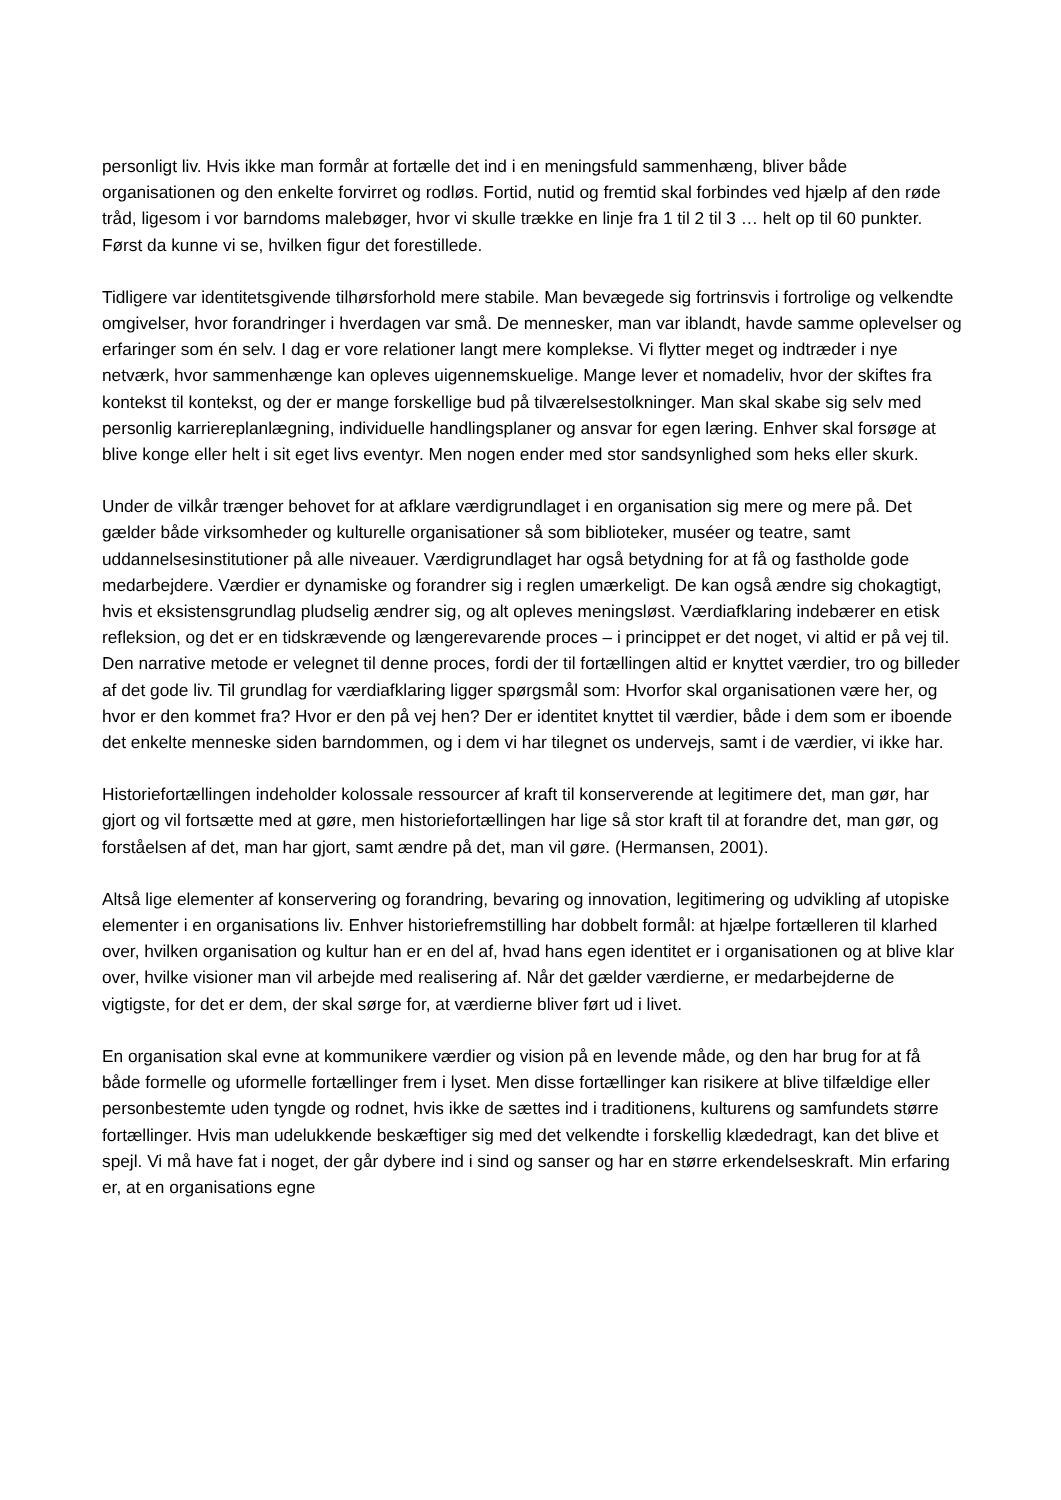personligt liv. Hvis ikke man formår at fortælle det ind i en meningsfuld sammenhæng, bliver både organisationen og den enkelte forvirret og rodløs. Fortid, nutid og fremtid skal forbindes ved hjælp af den røde tråd, ligesom i vor barndoms malebøger, hvor vi skulle trække en linje fra 1 til 2 til 3 … helt op til 60 punkter. Først da kunne vi se, hvilken figur det forestillede.
Tidligere var identitetsgivende tilhørsforhold mere stabile. Man bevægede sig fortrinsvis i fortrolige og velkendte omgivelser, hvor forandringer i hverdagen var små. De mennesker, man var iblandt, havde samme oplevelser og erfaringer som én selv. I dag er vore relationer langt mere komplekse. Vi flytter meget og indtræder i nye netværk, hvor sammenhænge kan opleves uigennemskuelige. Mange lever et nomadeliv, hvor der skiftes fra kontekst til kontekst, og der er mange forskellige bud på tilværelsestolkninger. Man skal skabe sig selv med personlig karriereplanlægning, individuelle handlingsplaner og ansvar for egen læring. Enhver skal forsøge at blive konge eller helt i sit eget livs eventyr. Men nogen ender med stor sandsynlighed som heks eller skurk.
Under de vilkår trænger behovet for at afklare værdigrundlaget i en organisation sig mere og mere på. Det gælder både virksomheder og kulturelle organisationer så som biblioteker, muséer og teatre, samt uddannelsesinstitutioner på alle niveauer. Værdigrundlaget har også betydning for at få og fastholde gode medarbejdere. Værdier er dynamiske og forandrer sig i reglen umærkeligt. De kan også ændre sig chokagtigt, hvis et eksistensgrundlag pludselig ændrer sig, og alt opleves meningsløst. Værdiafklaring indebærer en etisk refleksion, og det er en tidskrævende og længerevarende proces – i princippet er det noget, vi altid er på vej til. Den narrative metode er velegnet til denne proces, fordi der til fortællingen altid er knyttet værdier, tro og billeder af det gode liv. Til grundlag for værdiafklaring ligger spørgsmål som: Hvorfor skal organisationen være her, og hvor er den kommet fra? Hvor er den på vej hen? Der er identitet knyttet til værdier, både i dem som er iboende det enkelte menneske siden barndommen, og i dem vi har tilegnet os undervejs, samt i de værdier, vi ikke har.
Historiefortællingen indeholder kolossale ressourcer af kraft til konserverende at legitimere det, man gør, har gjort og vil fortsætte med at gøre, men historiefortællingen har lige så stor kraft til at forandre det, man gør, og forståelsen af det, man har gjort, samt ændre på det, man vil gøre. (Hermansen, 2001).
Altså lige elementer af konservering og forandring, bevaring og innovation, legitimering og udvikling af utopiske elementer i en organisations liv. Enhver historiefremstilling har dobbelt formål: at hjælpe fortælleren til klarhed over, hvilken organisation og kultur han er en del af, hvad hans egen identitet er i organisationen og at blive klar over, hvilke visioner man vil arbejde med realisering af. Når det gælder værdierne, er medarbejderne de vigtigste, for det er dem, der skal sørge for, at værdierne bliver ført ud i livet.
En organisation skal evne at kommunikere værdier og vision på en levende måde, og den har brug for at få både formelle og uformelle fortællinger frem i lyset. Men disse fortællinger kan risikere at blive tilfældige eller personbestemte uden tyngde og rodnet, hvis ikke de sættes ind i traditionens, kulturens og samfundets større fortællinger. Hvis man udelukkende beskæftiger sig med det velkendte i forskellig klædedragt, kan det blive et spejl. Vi må have fat i noget, der går dybere ind i sind og sanser og har en større erkendelseskraft. Min erfaring er, at en organisations egne